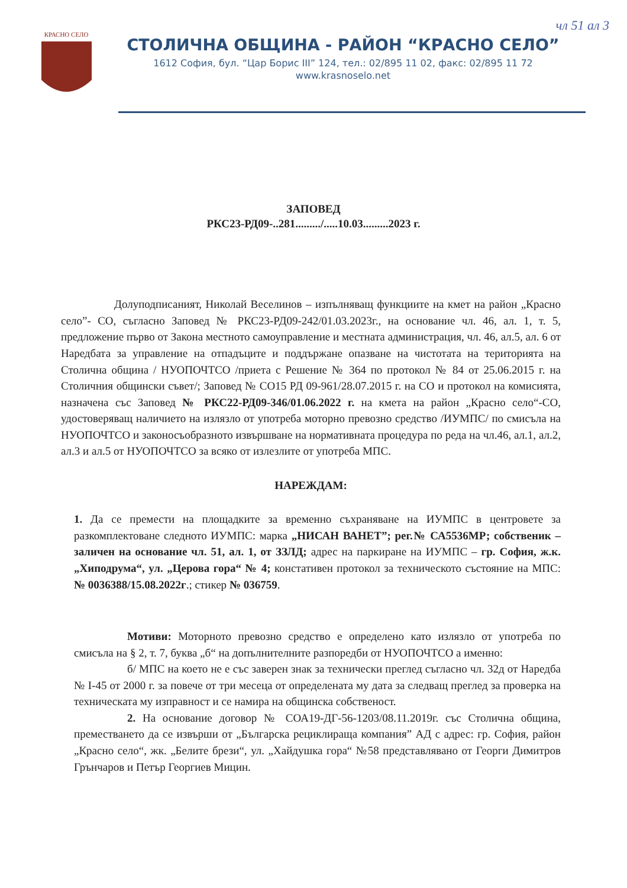чл 51 ал 3
КРАСНО СЕЛО
СТОЛИЧНА ОБЩИНА - РАЙОН “КРАСНО СЕЛО”
1612 София, бул. “Цар Борис III” 124, тел.: 02/895 11 02, факс: 02/895 11 72
www.krasnoselo.net
ЗАПОВЕД
РКС23-РД09-..281........./.....10.03.........2023 г.
Долуподписаният, Николай Веселинов – изпълняващ функциите на кмет на район „Красно село”- СО, съгласно Заповед № РКС23-РД09-242/01.03.2023г., на основание чл. 46, ал. 1, т. 5, предложение първо от Закона местното самоуправление и местната администрация, чл. 46, ал.5, ал. 6 от Наредбата за управление на отпадъците и поддържане опазване на чистотата на територията на Столична община / НУОПОЧТСО /приета с Решение № 364 по протокол № 84 от 25.06.2015 г. на Столичния общински съвет/; Заповед № СО15 РД 09-961/28.07.2015 г. на СО и протокол на комисията, назначена със Заповед № РКС22-РД09-346/01.06.2022 г. на кмета на район „Красно село“-СО, удостоверяващ наличието на излязло от употреба моторно превозно средство /ИУМПС/ по смисъла на НУОПОЧТСО и законосъобразното извършване на нормативната процедура по реда на чл.46, ал.1, ал.2, ал.3 и ал.5 от НУОПОЧТСО за всяко от излезлите от употреба МПС.
НАРЕЖДАМ:
1. Да се премести на площадките за временно съхраняване на ИУМПС в центровете за разкомплектоване следното ИУМПС: марка „НИСАН ВАНЕТ”; рег.№ СА5536МР; собственик – заличен на основание чл. 51, ал. 1, от ЗЗЛД; адрес на паркиране на ИУМПС – гр. София, ж.к. „Хиподрума“, ул. „Церова гора“ № 4; констативен протокол за техническото състояние на МПС: № 0036388/15.08.2022г.; стикер № 036759.
Мотиви: Моторното превозно средство е определено като излязло от употреба по смисъла на § 2, т. 7, буква „б“ на допълнителните разпоредби от НУОПОЧТСО а именно:
б/ МПС на което не е със заверен знак за технически преглед съгласно чл. 32д от Наредба № I-45 от 2000 г. за повече от три месеца от определената му дата за следващ преглед за проверка на техническата му изправност и се намира на общинска собственост.
2. На основание договор № СОА19-ДГ-56-1203/08.11.2019г. със Столична община, преместването да се извърши от „Българска рециклираща компания” АД с адрес: гр. София, район „Красно село“, жк. „Белите брези“, ул. „Хайдушка гора“ №58 представлявано от Георги Димитров Грънчаров и Петър Георгиев Мицин.